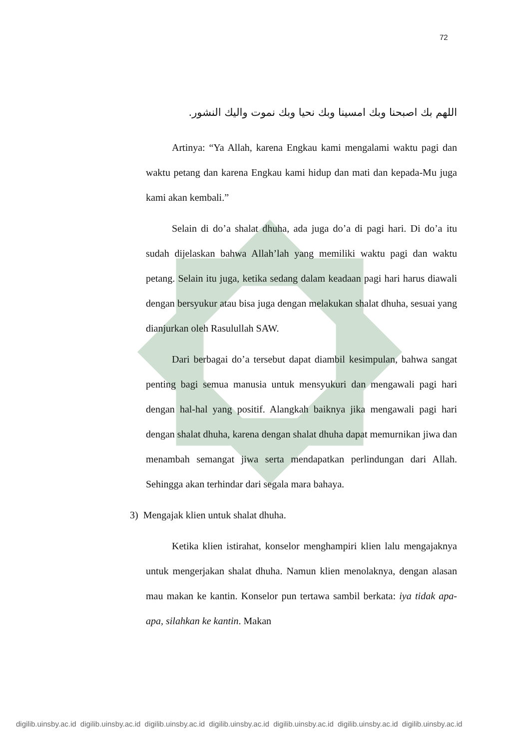72
اللهم بك اصبحنا وبك امسينا وبك نحيا وبك نموت واليك النشور.
Artinya: “Ya Allah, karena Engkau kami mengalami waktu pagi dan waktu petang dan karena Engkau kami hidup dan mati dan kepada-Mu juga kami akan kembali.”
Selain di do’a shalat dhuha, ada juga do’a di pagi hari. Di do’a itu sudah dijelaskan bahwa Allah’lah yang memiliki waktu pagi dan waktu petang. Selain itu juga, ketika sedang dalam keadaan pagi hari harus diawali dengan bersyukur atau bisa juga dengan melakukan shalat dhuha, sesuai yang dianjurkan oleh Rasulullah SAW.
Dari berbagai do’a tersebut dapat diambil kesimpulan, bahwa sangat penting bagi semua manusia untuk mensyukuri dan mengawali pagi hari dengan hal-hal yang positif. Alangkah baiknya jika mengawali pagi hari dengan shalat dhuha, karena dengan shalat dhuha dapat memurnikan jiwa dan menambah semangat jiwa serta mendapatkan perlindungan dari Allah. Sehingga akan terhindar dari segala mara bahaya.
3) Mengajak klien untuk shalat dhuha.
Ketika klien istirahat, konselor menghampiri klien lalu mengajaknya untuk mengerjakan shalat dhuha. Namun klien menolaknya, dengan alasan mau makan ke kantin. Konselor pun tertawa sambil berkata: iya tidak apa-apa, silahkan ke kantin. Makan
digilib.uinsby.ac.id digilib.uinsby.ac.id digilib.uinsby.ac.id digilib.uinsby.ac.id digilib.uinsby.ac.id digilib.uinsby.ac.id digilib.uinsby.ac.id